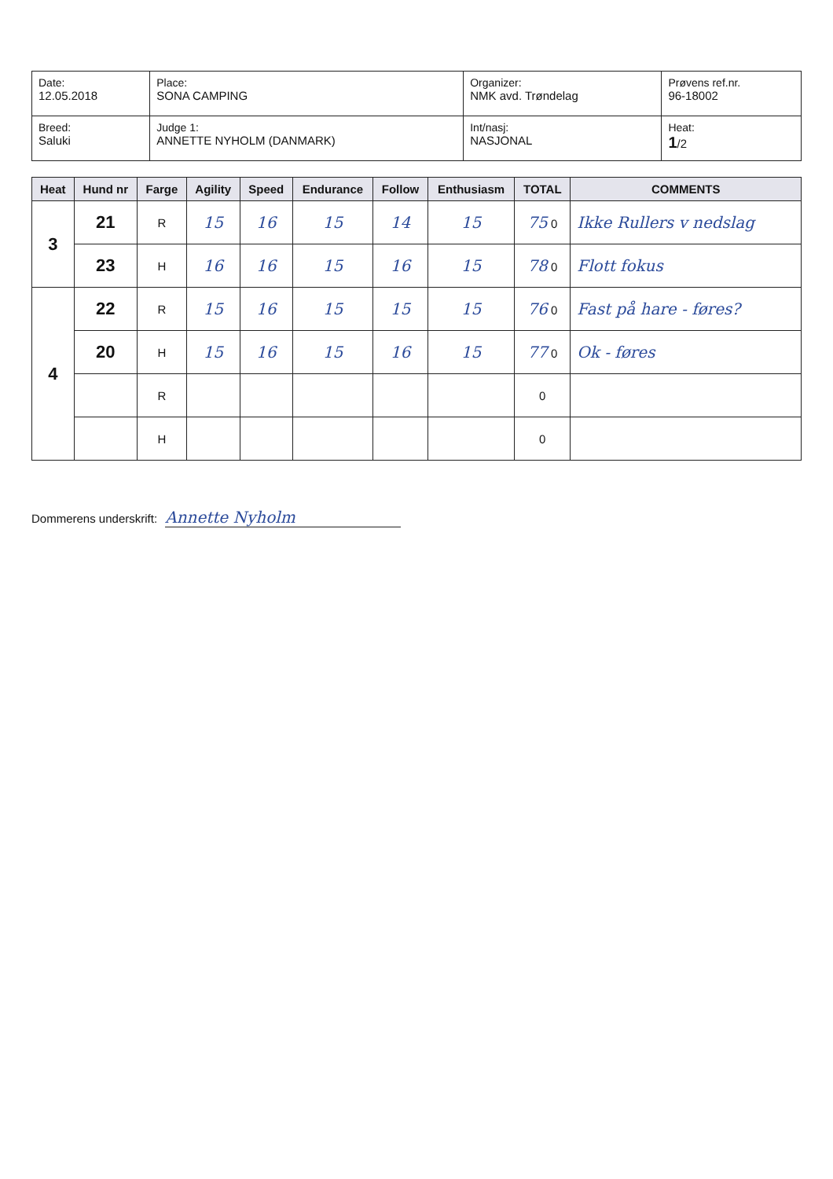| Date: 12.05.2018 | Place: SONA CAMPING | Organizer: NMK avd. Trøndelag | Prøvens ref.nr. 96-18002 |
| Breed: Saluki | Judge 1: ANNETTE NYHOLM (DANMARK) | Int/nasj: NASJONAL | Heat: 1 /2 |
| Heat | Hund nr | Farge | Agility | Speed | Endurance | Follow | Enthusiasm | TOTAL | COMMENTS |
| --- | --- | --- | --- | --- | --- | --- | --- | --- | --- |
| 3 | 21 | R | 15 | 16 | 15 | 14 | 15 | 75 0 | Ikke Rullers v nedslag |
| | 23 | H | 16 | 16 | 15 | 16 | 15 | 78 0 | Flott fokus |
| 4 | 22 | R | 15 | 16 | 15 | 15 | 15 | 76 0 | Fast på hare - føres? |
| | 20 | H | 15 | 16 | 15 | 16 | 15 | 77 0 | Ok - føres |
| | | R | | | | | | 0 | |
| | | H | | | | | | 0 | |
Dommerens underskrift: Annette Nyholm